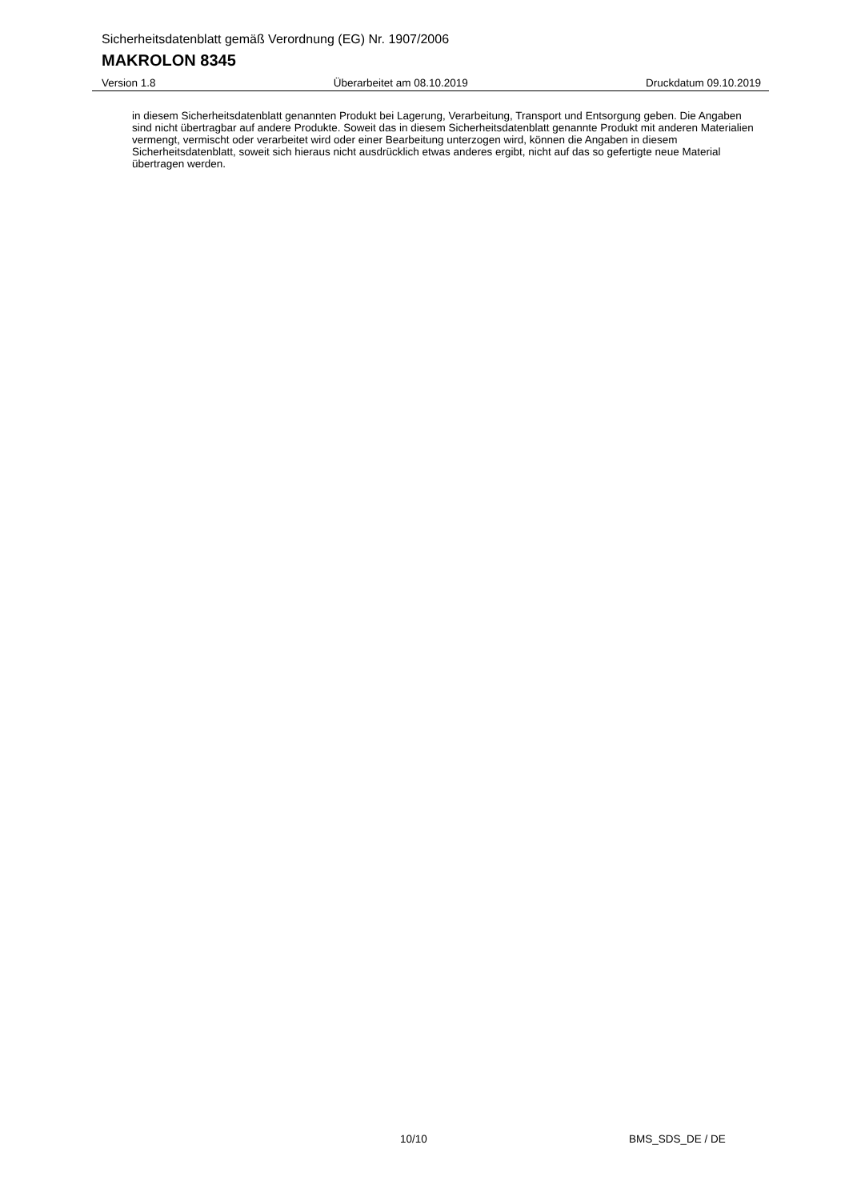Sicherheitsdatenblatt gemäß Verordnung (EG) Nr. 1907/2006
MAKROLON 8345
Version 1.8 Überarbeitet am 08.10.2019 Druckdatum 09.10.2019
in diesem Sicherheitsdatenblatt genannten Produkt bei Lagerung, Verarbeitung, Transport und Entsorgung geben. Die Angaben sind nicht übertragbar auf andere Produkte. Soweit das in diesem Sicherheitsdatenblatt genannte Produkt mit anderen Materialien vermengt, vermischt oder verarbeitet wird oder einer Bearbeitung unterzogen wird, können die Angaben in diesem Sicherheitsdatenblatt, soweit sich hieraus nicht ausdrücklich etwas anderes ergibt, nicht auf das so gefertigte neue Material übertragen werden.
10/10 BMS_SDS_DE / DE